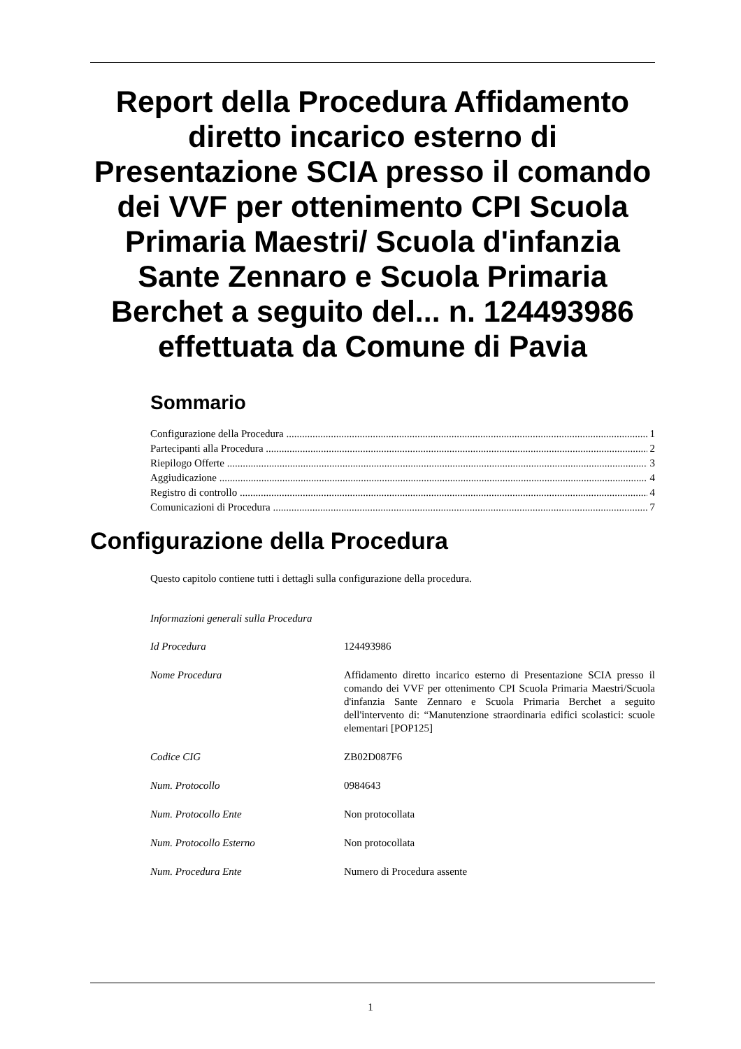Report della Procedura Affidamento diretto incarico esterno di Presentazione SCIA presso il comando dei VVF per ottenimento CPI Scuola Primaria Maestri/ Scuola d'infanzia Sante Zennaro e Scuola Primaria Berchet a seguito del... n. 124493986 effettuata da Comune di Pavia
Sommario
Configurazione della Procedura 1
Partecipanti alla Procedura 2
Riepilogo Offerte 3
Aggiudicazione 4
Registro di controllo 4
Comunicazioni di Procedura 7
Configurazione della Procedura
Questo capitolo contiene tutti i dettagli sulla configurazione della procedura.
Informazioni generali sulla Procedura
| Id Procedura | 124493986 |
| Nome Procedura | Affidamento diretto incarico esterno di Presentazione SCIA presso il comando dei VVF per ottenimento CPI Scuola Primaria Maestri/Scuola d'infanzia Sante Zennaro e Scuola Primaria Berchet a seguito dell'intervento di: “Manutenzione straordinaria edifici scolastici: scuole elementari [POP125] |
| Codice CIG | ZB02D087F6 |
| Num. Protocollo | 0984643 |
| Num. Protocollo Ente | Non protocollata |
| Num. Protocollo Esterno | Non protocollata |
| Num. Procedura Ente | Numero di Procedura assente |
1